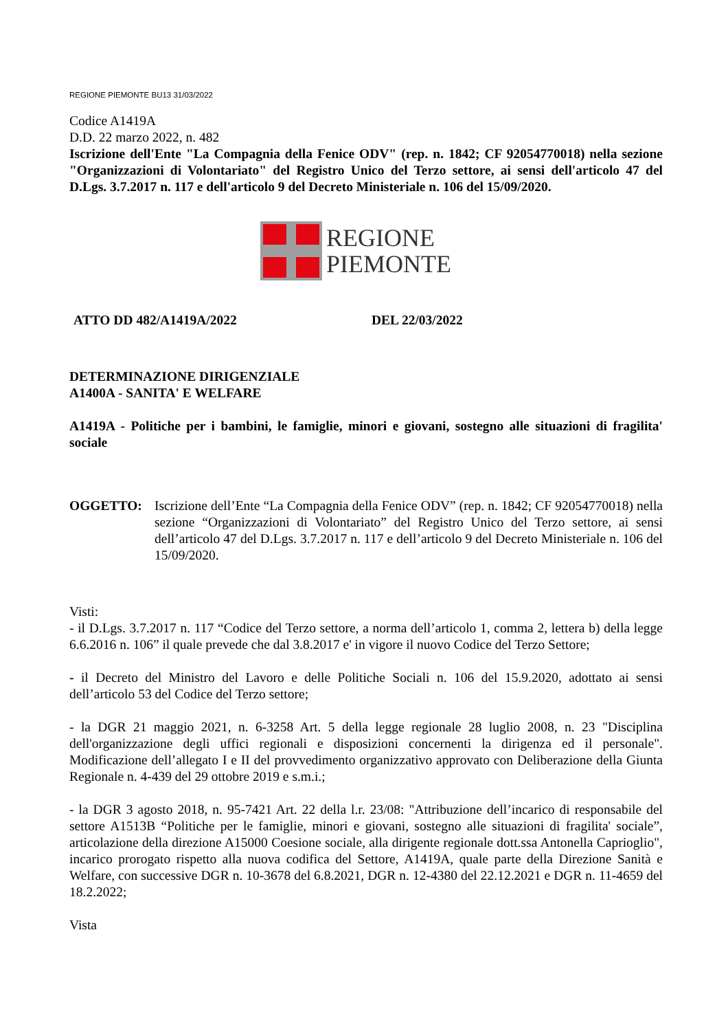REGIONE PIEMONTE BU13 31/03/2022
Codice A1419A
D.D. 22 marzo 2022, n. 482
Iscrizione dell'Ente "La Compagnia della Fenice ODV" (rep. n. 1842; CF 92054770018) nella sezione "Organizzazioni di Volontariato" del Registro Unico del Terzo settore, ai sensi dell'articolo 47 del D.Lgs. 3.7.2017 n. 117 e dell'articolo 9 del Decreto Ministeriale n. 106 del 15/09/2020.
REGIONE
PIEMONTE
ATTO DD 482/A1419A/2022 DEL 22/03/2022
DETERMINAZIONE DIRIGENZIALE
A1400A - SANITA' E WELFARE
A1419A - Politiche per i bambini, le famiglie, minori e giovani, sostegno alle situazioni di fragilita' sociale
OGGETTO: Iscrizione dell’Ente “La Compagnia della Fenice ODV” (rep. n. 1842; CF 92054770018) nella sezione “Organizzazioni di Volontariato” del Registro Unico del Terzo settore, ai sensi dell’articolo 47 del D.Lgs. 3.7.2017 n. 117 e dell’articolo 9 del Decreto Ministeriale n. 106 del 15/09/2020.
Visti:
- il D.Lgs. 3.7.2017 n. 117 “Codice del Terzo settore, a norma dell’articolo 1, comma 2, lettera b) della legge 6.6.2016 n. 106” il quale prevede che dal 3.8.2017 e' in vigore il nuovo Codice del Terzo Settore;
- il Decreto del Ministro del Lavoro e delle Politiche Sociali n. 106 del 15.9.2020, adottato ai sensi dell’articolo 53 del Codice del Terzo settore;
- la DGR 21 maggio 2021, n. 6-3258 Art. 5 della legge regionale 28 luglio 2008, n. 23 "Disciplina dell'organizzazione degli uffici regionali e disposizioni concernenti la dirigenza ed il personale". Modificazione dell’allegato I e II del provvedimento organizzativo approvato con Deliberazione della Giunta Regionale n. 4-439 del 29 ottobre 2019 e s.m.i.;
- la DGR 3 agosto 2018, n. 95-7421 Art. 22 della l.r. 23/08: "Attribuzione dell’incarico di responsabile del settore A1513B “Politiche per le famiglie, minori e giovani, sostegno alle situazioni di fragilita' sociale”, articolazione della direzione A15000 Coesione sociale, alla dirigente regionale dott.ssa Antonella Caprioglio", incarico prorogato rispetto alla nuova codifica del Settore, A1419A, quale parte della Direzione Sanità e Welfare, con successive DGR n. 10-3678 del 6.8.2021, DGR n. 12-4380 del 22.12.2021 e DGR n. 11-4659 del 18.2.2022;
Vista